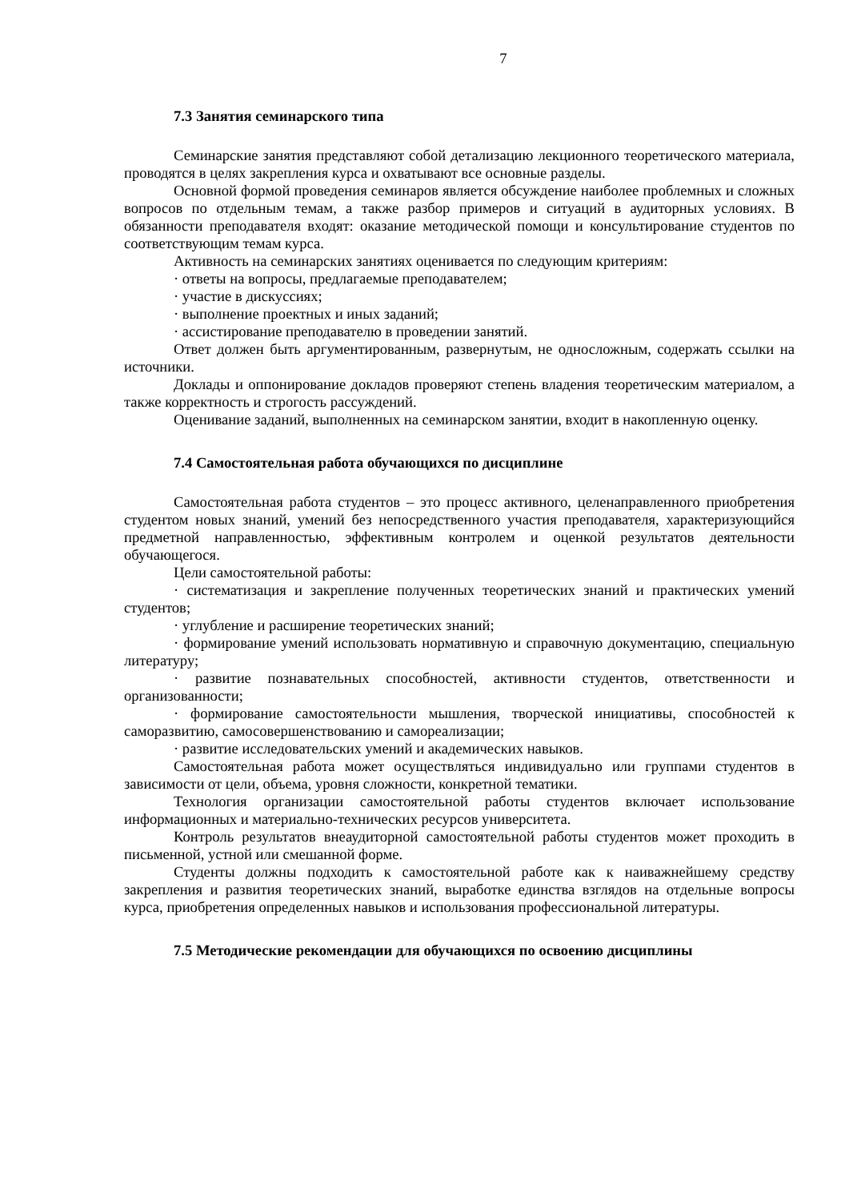7
7.3 Занятия семинарского типа
Семинарские занятия представляют собой детализацию лекционного теоретического материала, проводятся в целях закрепления курса и охватывают все основные разделы.
Основной формой проведения семинаров является обсуждение наиболее проблемных и сложных вопросов по отдельным темам, а также разбор примеров и ситуаций в аудиторных условиях. В обязанности преподавателя входят: оказание методической помощи и консультирование студентов по соответствующим темам курса.
Активность на семинарских занятиях оценивается по следующим критериям:
· ответы на вопросы, предлагаемые преподавателем;
· участие в дискуссиях;
· выполнение проектных и иных заданий;
· ассистирование преподавателю в проведении занятий.
Ответ должен быть аргументированным, развернутым, не односложным, содержать ссылки на источники.
Доклады и оппонирование докладов проверяют степень владения теоретическим материалом, а также корректность и строгость рассуждений.
Оценивание заданий, выполненных на семинарском занятии, входит в накопленную оценку.
7.4 Самостоятельная работа обучающихся по дисциплине
Самостоятельная работа студентов – это процесс активного, целенаправленного приобретения студентом новых знаний, умений без непосредственного участия преподавателя, характеризующийся предметной направленностью, эффективным контролем и оценкой результатов деятельности обучающегося.
Цели самостоятельной работы:
· систематизация и закрепление полученных теоретических знаний и практических умений студентов;
· углубление и расширение теоретических знаний;
· формирование умений использовать нормативную и справочную документацию, специальную литературу;
· развитие познавательных способностей, активности студентов, ответственности и организованности;
· формирование самостоятельности мышления, творческой инициативы, способностей к саморазвитию, самосовершенствованию и самореализации;
· развитие исследовательских умений и академических навыков.
Самостоятельная работа может осуществляться индивидуально или группами студентов в зависимости от цели, объема, уровня сложности, конкретной тематики.
Технология организации самостоятельной работы студентов включает использование информационных и материально-технических ресурсов университета.
Контроль результатов внеаудиторной самостоятельной работы студентов может проходить в письменной, устной или смешанной форме.
Студенты должны подходить к самостоятельной работе как к наиважнейшему средству закрепления и развития теоретических знаний, выработке единства взглядов на отдельные вопросы курса, приобретения определенных навыков и использования профессиональной литературы.
7.5 Методические рекомендации для обучающихся по освоению дисциплины